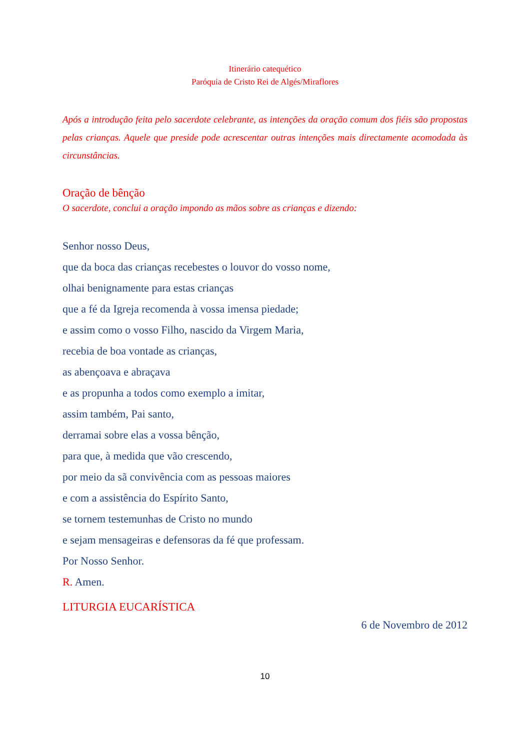Itinerário catequético
Paróquia de Cristo Rei de Algés/Miraflores
Após a introdução feita pelo sacerdote celebrante, as intenções da oração comum dos fiéis são propostas pelas crianças. Aquele que preside pode acrescentar outras intenções mais directamente acomodada às circunstâncias.
Oração de bênção
O sacerdote, conclui a oração impondo as mãos sobre as crianças e dizendo:
Senhor nosso Deus,
que da boca das crianças recebestes o louvor do vosso nome,
olhai benignamente para estas crianças
que a fé da Igreja recomenda à vossa imensa piedade;
e assim como o vosso Filho, nascido da Virgem Maria,
recebia de boa vontade as crianças,
as abençoava e abraçava
e as propunha a todos como exemplo a imitar,
assim também, Pai santo,
derramai sobre elas a vossa bênção,
para que, à medida que vão crescendo,
por meio da sã convivência com as pessoas maiores
e com a assistência do Espírito Santo,
se tornem testemunhas de Cristo no mundo
e sejam mensageiras e defensoras da fé que professam.
Por Nosso Senhor.
R. Amen.
LITURGIA EUCARÍSTICA
6 de Novembro de 2012
10